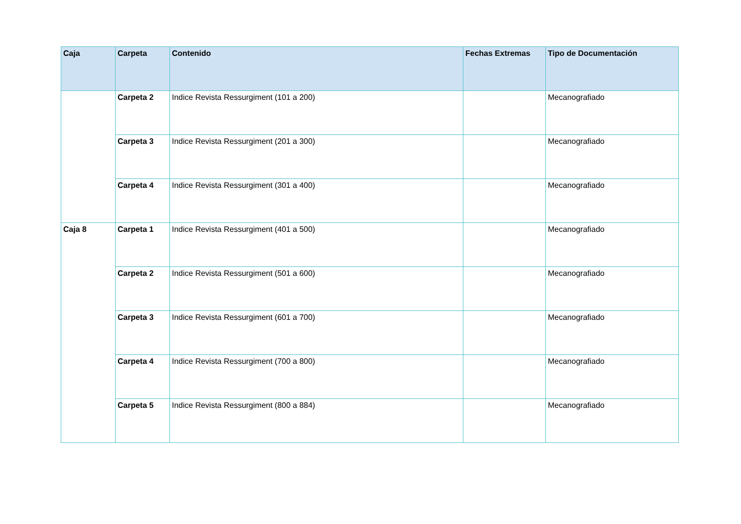| Caja | Carpeta | Contenido | Fechas Extremas | Tipo de Documentación |
| --- | --- | --- | --- | --- |
| | Carpeta 2 | Indice Revista Ressurgiment (101 a 200) | | Mecanografiado |
| | Carpeta 3 | Indice Revista Ressurgiment (201 a 300) | | Mecanografiado |
| | Carpeta 4 | Indice Revista Ressurgiment (301 a 400) | | Mecanografiado |
| Caja 8 | Carpeta 1 | Indice Revista Ressurgiment (401 a 500) | | Mecanografiado |
| | Carpeta 2 | Indice Revista Ressurgiment (501 a 600) | | Mecanografiado |
| | Carpeta 3 | Indice Revista Ressurgiment (601 a 700) | | Mecanografiado |
| | Carpeta 4 | Indice Revista Ressurgiment (700 a 800) | | Mecanografiado |
| | Carpeta 5 | Indice Revista Ressurgiment (800 a 884) | | Mecanografiado |